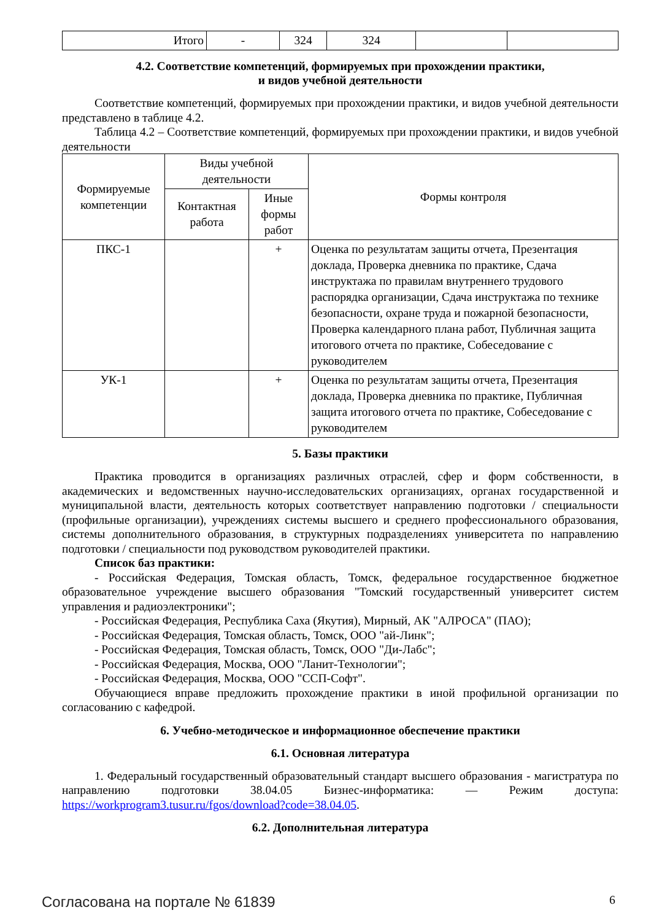| Итого | - | 324 | 324 | | |
4.2. Соответствие компетенций, формируемых при прохождении практики,
и видов учебной деятельности
Соответствие компетенций, формируемых при прохождении практики, и видов учебной деятельности представлено в таблице 4.2.
Таблица 4.2 – Соответствие компетенций, формируемых при прохождении практики, и видов учебной деятельности
| Формируемые компетенции | Виды учебной деятельности | | Формы контроля |
| --- | --- | --- | --- |
| | Контактная работа | Иные формы работ | |
| ПКС-1 | | + | Оценка по результатам защиты отчета, Презентация доклада, Проверка дневника по практике, Сдача инструктажа по правилам внутреннего трудового распорядка организации, Сдача инструктажа по технике безопасности, охране труда и пожарной безопасности, Проверка календарного плана работ, Публичная защита итогового отчета по практике, Собеседование с руководителем |
| УК-1 | | + | Оценка по результатам защиты отчета, Презентация доклада, Проверка дневника по практике, Публичная защита итогового отчета по практике, Собеседование с руководителем |
5. Базы практики
Практика проводится в организациях различных отраслей, сфер и форм собственности, в академических и ведомственных научно-исследовательских организациях, органах государственной и муниципальной власти, деятельность которых соответствует направлению подготовки / специальности (профильные организации), учреждениях системы высшего и среднего профессионального образования, системы дополнительного образования, в структурных подразделениях университета по направлению подготовки / специальности под руководством руководителей практики.
Список баз практики:
- Российская Федерация, Томская область, Томск, федеральное государственное бюджетное образовательное учреждение высшего образования "Томский государственный университет систем управления и радиоэлектроники";
- Российская Федерация, Республика Саха (Якутия), Мирный, АК "АЛРОСА" (ПАО);
- Российская Федерация, Томская область, Томск, ООО "ай-Линк";
- Российская Федерация, Томская область, Томск, ООО "Ди-Лабс";
- Российская Федерация, Москва, ООО "Ланит-Технологии";
- Российская Федерация, Москва, ООО "ССП-Софт".
Обучающиеся вправе предложить прохождение практики в иной профильной организации по согласованию с кафедрой.
6. Учебно-методическое и информационное обеспечение практики
6.1. Основная литература
1. Федеральный государственный образовательный стандарт высшего образования - магистратура по направлению подготовки 38.04.05 Бизнес-информатика: — Режим доступа: https://workprogram3.tusur.ru/fgos/download?code=38.04.05.
6.2. Дополнительная литература
Согласована на портале № 61839 6